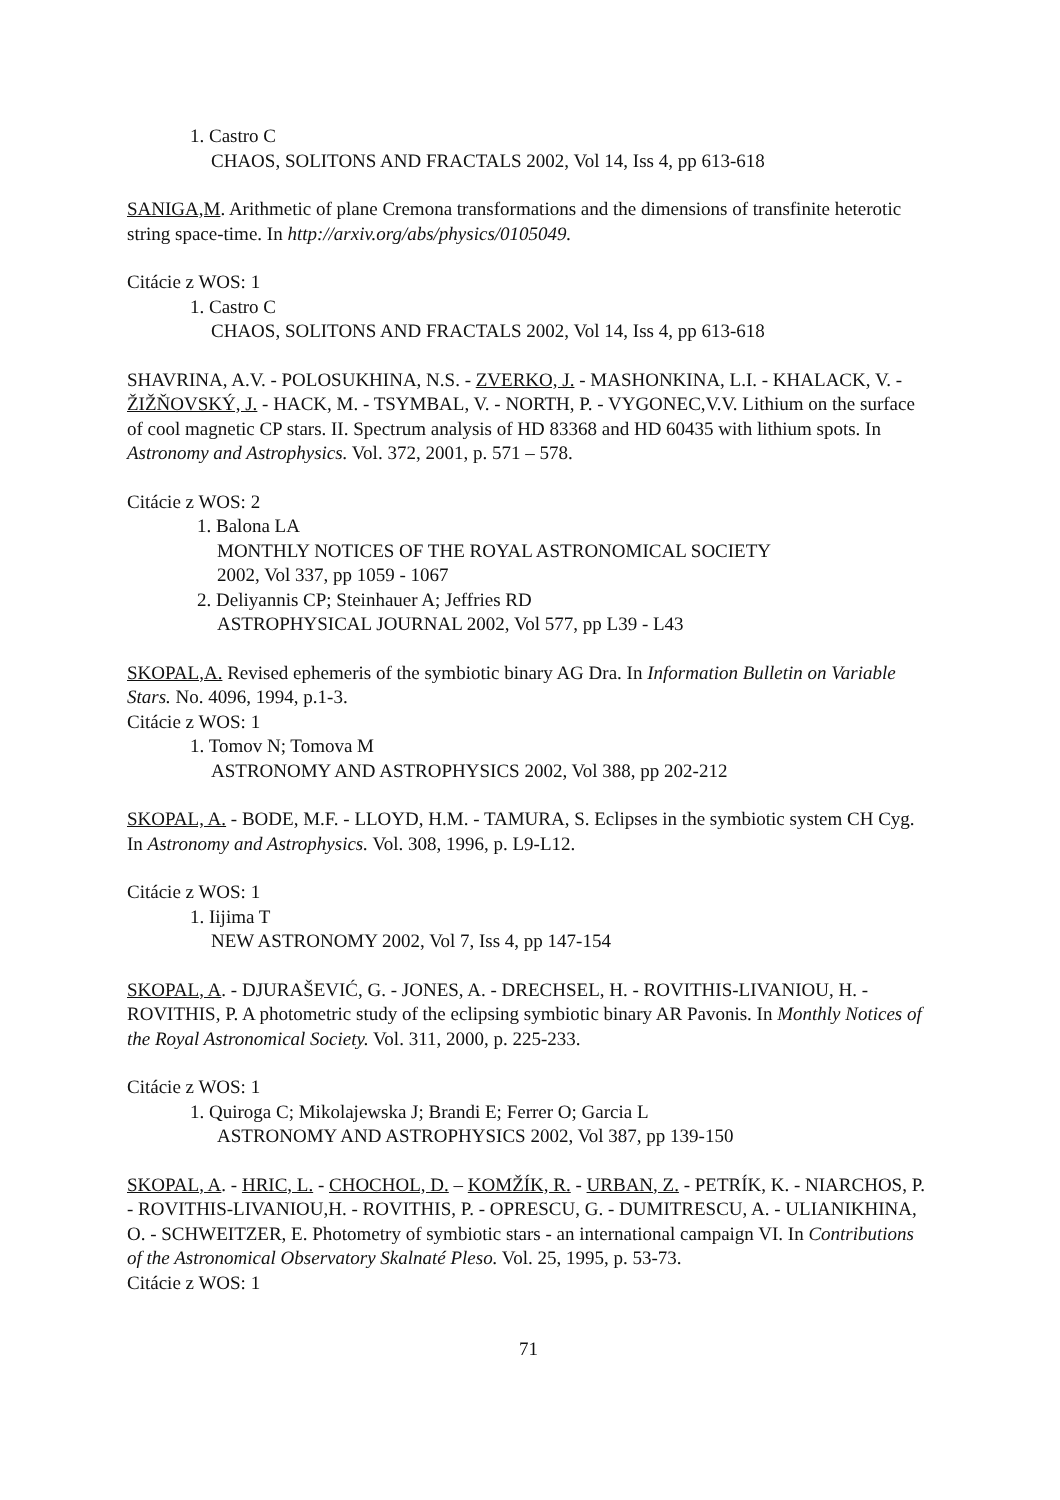1. Castro C
CHAOS, SOLITONS AND FRACTALS 2002, Vol 14, Iss 4, pp 613-618
SANIGA,M. Arithmetic of plane Cremona transformations and the dimensions of transfinite heterotic string space-time. In http://arxiv.org/abs/physics/0105049.
Citácie z WOS: 1
1. Castro C
CHAOS, SOLITONS AND FRACTALS 2002, Vol 14, Iss 4, pp 613-618
SHAVRINA, A.V. - POLOSUKHINA, N.S. - ZVERKO, J. - MASHONKINA, L.I. - KHALACK, V. - ŽIŽŇOVSKÝ, J. - HACK, M. - TSYMBAL, V. - NORTH, P. - VYGONEC,V.V. Lithium on the surface of cool magnetic CP stars. II. Spectrum analysis of HD 83368 and HD 60435 with lithium spots. In Astronomy and Astrophysics. Vol. 372, 2001, p. 571 – 578.
Citácie z WOS: 2
1. Balona LA
MONTHLY NOTICES OF THE ROYAL ASTRONOMICAL SOCIETY
2002, Vol 337, pp 1059 - 1067
2. Deliyannis CP; Steinhauer A; Jeffries RD
ASTROPHYSICAL JOURNAL 2002, Vol 577, pp L39 - L43
SKOPAL,A. Revised ephemeris of the symbiotic binary AG Dra. In Information Bulletin on Variable Stars. No. 4096, 1994, p.1-3.
Citácie z WOS: 1
1. Tomov N; Tomova M
ASTRONOMY AND ASTROPHYSICS 2002, Vol 388, pp 202-212
SKOPAL, A. - BODE, M.F. - LLOYD, H.M. - TAMURA, S. Eclipses in the symbiotic system CH Cyg. In Astronomy and Astrophysics. Vol. 308, 1996, p. L9-L12.
Citácie z WOS: 1
1. Iijima T
NEW ASTRONOMY 2002, Vol 7, Iss 4, pp 147-154
SKOPAL, A. - DJURAŠEVIĆ, G. - JONES, A. - DRECHSEL, H. - ROVITHIS-LIVANIOU, H. - ROVITHIS, P. A photometric study of the eclipsing symbiotic binary AR Pavonis. In Monthly Notices of the Royal Astronomical Society. Vol. 311, 2000, p. 225-233.
Citácie z WOS: 1
1. Quiroga C; Mikolajewska J; Brandi E; Ferrer O; Garcia L
ASTRONOMY AND ASTROPHYSICS 2002, Vol 387, pp 139-150
SKOPAL, A. - HRIC, L. - CHOCHOL, D. – KOMŽÍK, R. - URBAN, Z. - PETRÍK, K. - NIARCHOS, P. - ROVITHIS-LIVANIOU,H. - ROVITHIS, P. - OPRESCU, G. - DUMITRESCU, A. - ULIANIKHINA, O. - SCHWEITZER, E. Photometry of symbiotic stars - an international campaign VI. In Contributions of the Astronomical Observatory Skalnaté Pleso. Vol. 25, 1995, p. 53-73.
Citácie z WOS: 1
71